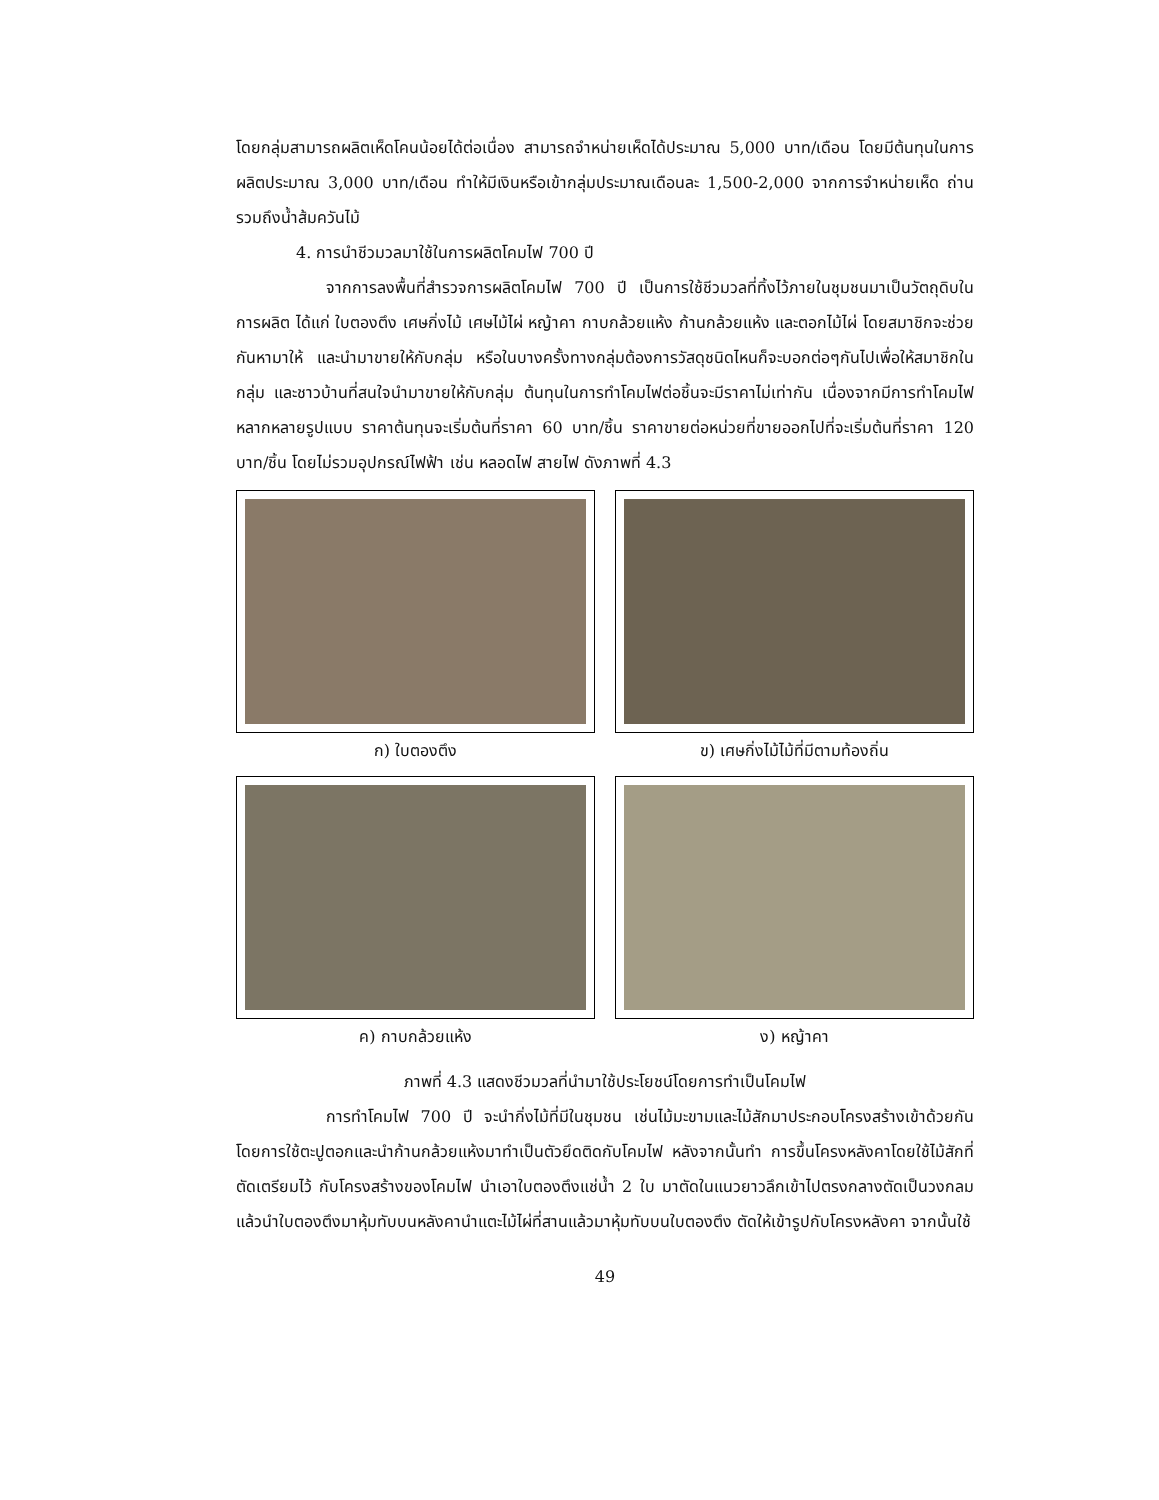โดยกลุ่มสามารถผลิตเห็ดโคนน้อยได้ต่อเนื่อง สามารถจำหน่ายเห็ดได้ประมาณ 5,000 บาท/เดือน โดยมีต้นทุนในการผลิตประมาณ 3,000 บาท/เดือน ทำให้มีเงินหรือเข้ากลุ่มประมาณเดือนละ 1,500-2,000 จากการจำหน่ายเห็ด ถ่าน รวมถึงน้ำส้มควันไม้
4. การนำชีวมวลมาใช้ในการผลิตโคมไฟ 700 ปี
จากการลงพื้นที่สำรวจการผลิตโคมไฟ 700 ปี เป็นการใช้ชีวมวลที่ทิ้งไว้ภายในชุมชนมาเป็นวัตถุดิบในการผลิต ได้แก่ ใบตองตึง เศษกิ่งไม้ เศษไม้ไผ่ หญ้าคา กาบกล้วยแห้ง ก้านกล้วยแห้ง และตอกไม้ไผ่ โดยสมาชิกจะช่วยกันหามาให้ และนำมาขายให้กับกลุ่ม หรือในบางครั้งทางกลุ่มต้องการวัสดุชนิดไหนก็จะบอกต่อๆกันไปเพื่อให้สมาชิกในกลุ่ม และชาวบ้านที่สนใจนำมาขายให้กับกลุ่ม ต้นทุนในการทำโคมไฟต่อชิ้นจะมีราคาไม่เท่ากัน เนื่องจากมีการทำโคมไฟหลากหลายรูปแบบ ราคาต้นทุนจะเริ่มต้นที่ราคา 60 บาท/ชิ้น ราคาขายต่อหน่วยที่ขายออกไปที่จะเริ่มต้นที่ราคา 120 บาท/ชิ้น โดยไม่รวมอุปกรณ์ไฟฟ้า เช่น หลอดไฟ สายไฟ ดังภาพที่ 4.3
ก) ใบตองตึง
ข) เศษกิ่งไม้ไม้ที่มีตามท้องถิ่น
ค) กาบกล้วยแห้ง
ง) หญ้าคา
ภาพที่ 4.3 แสดงชีวมวลที่นำมาใช้ประโยชน์โดยการทำเป็นโคมไฟ
การทำโคมไฟ 700 ปี จะนำกิ่งไม้ที่มีในชุมชน เช่นไม้มะขามและไม้สักมาประกอบโครงสร้างเข้าด้วยกัน โดยการใช้ตะปูตอกและนำก้านกล้วยแห้งมาทำเป็นตัวยึดติดกับโคมไฟ หลังจากนั้นทำ การขึ้นโครงหลังคาโดยใช้ไม้สักที่ตัดเตรียมไว้ กับโครงสร้างของโคมไฟ นำเอาใบตองตึงแช่น้ำ 2 ใบ มาตัดในแนวยาวลึกเข้าไปตรงกลางตัดเป็นวงกลมแล้วนำใบตองตึงมาหุ้มทับบนหลังคานำแตะไม้ไผ่ที่สานแล้วมาหุ้มทับบนใบตองตึง ตัดให้เข้ารูปกับโครงหลังคา จากนั้นใช้
49